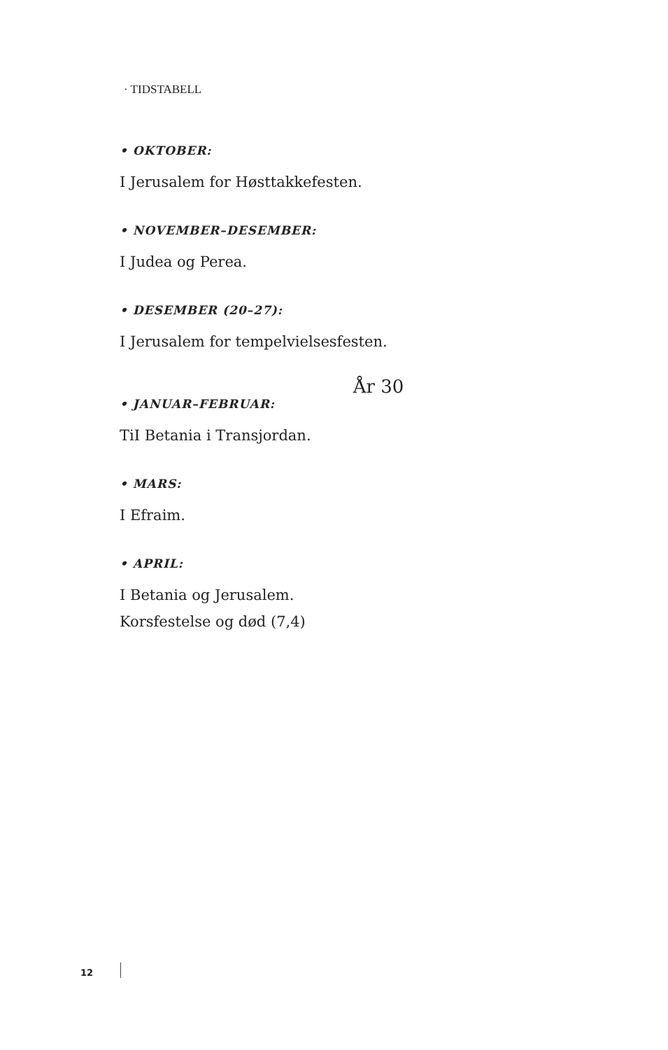· TIDSTABELL
• OKTOBER:
I Jerusalem for Høsttakkefesten.
• NOVEMBER–DESEMBER:
I Judea og Perea.
• DESEMBER (20–27):
I Jerusalem for tempelvielsesfesten.
År 30
• JANUAR–FEBRUAR:
TiI Betania i Transjordan.
• MARS:
I Efraim.
• APRIL:
I Betania og Jerusalem.
Korsfestelse og død (7,4)
12